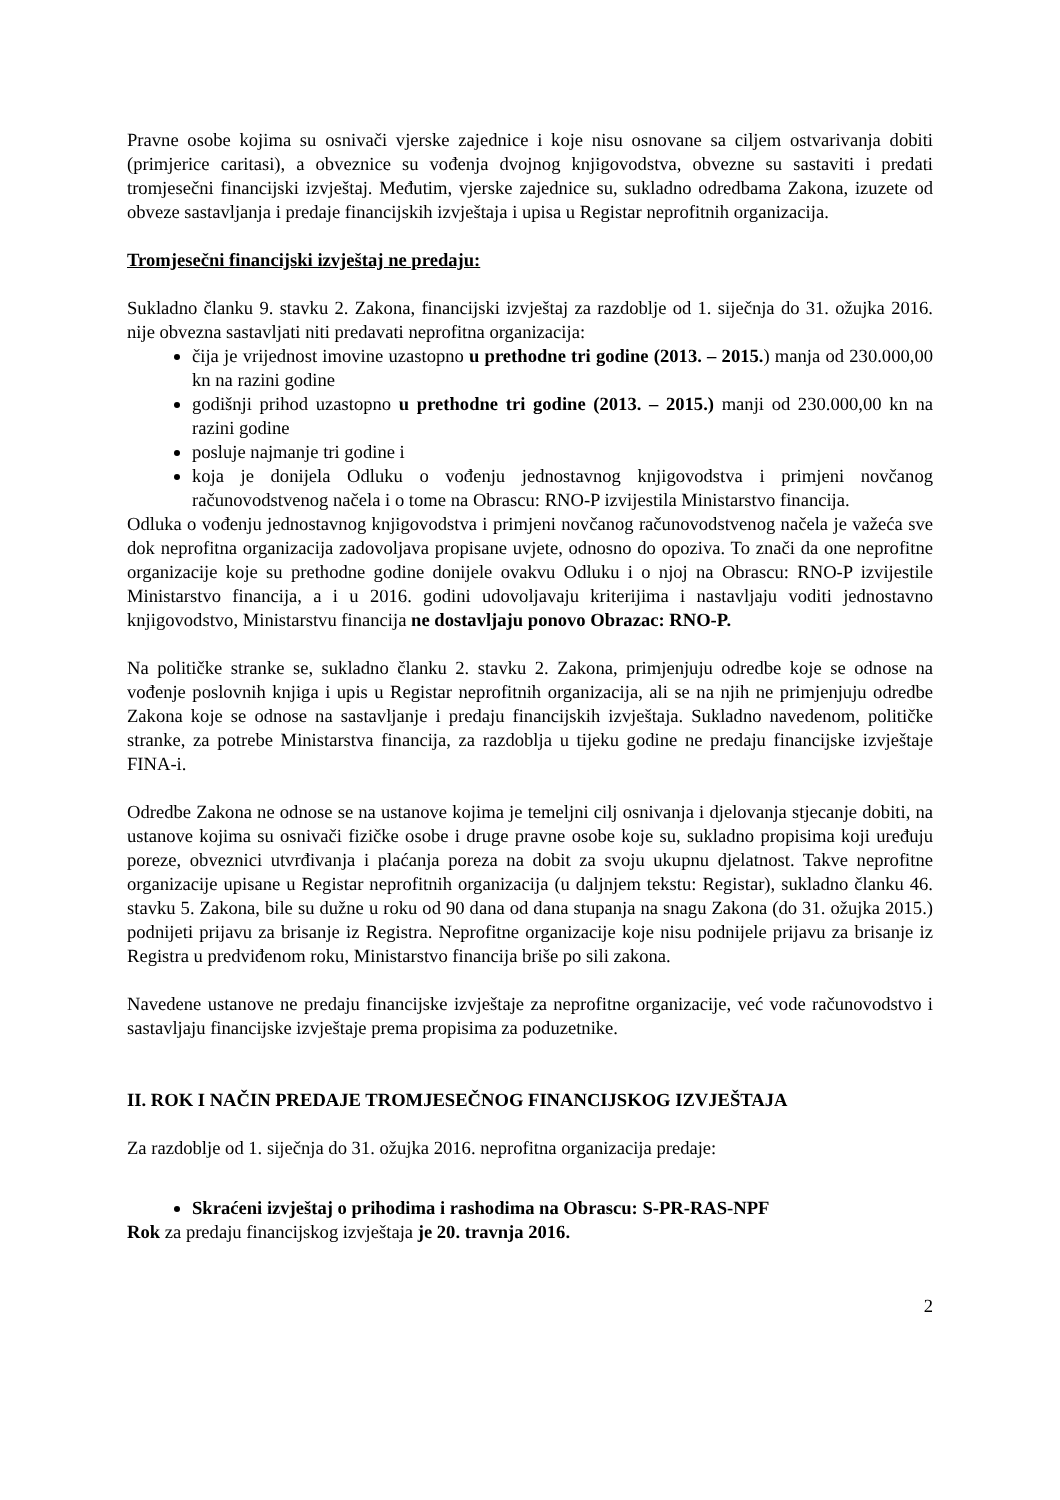Pravne osobe kojima su osnivači vjerske zajednice i koje nisu osnovane sa ciljem ostvarivanja dobiti (primjerice caritasi), a obveznice su vođenja dvojnog knjigovodstva, obvezne su sastaviti i predati tromjesečni financijski izvještaj. Međutim, vjerske zajednice su, sukladno odredbama Zakona, izuzete od obveze sastavljanja i predaje financijskih izvještaja i upisa u Registar neprofitnih organizacija.
Tromjesečni financijski izvještaj ne predaju:
Sukladno članku 9. stavku 2. Zakona, financijski izvještaj za razdoblje od 1. siječnja do 31. ožujka 2016. nije obvezna sastavljati niti predavati neprofitna organizacija:
čija je vrijednost imovine uzastopno u prethodne tri godine (2013. – 2015.) manja od 230.000,00 kn na razini godine
godišnji prihod uzastopno u prethodne tri godine (2013. – 2015.) manji od 230.000,00 kn na razini godine
posluje najmanje tri godine i
koja je donijela Odluku o vođenju jednostavnog knjigovodstva i primjeni novčanog računovodstvenog načela i o tome na Obrascu: RNO-P izvijestila Ministarstvo financija.
Odluka o vođenju jednostavnog knjigovodstva i primjeni novčanog računovodstvenog načela je važeća sve dok neprofitna organizacija zadovoljava propisane uvjete, odnosno do opoziva. To znači da one neprofitne organizacije koje su prethodne godine donijele ovakvu Odluku i o njoj na Obrascu: RNO-P izvijestile Ministarstvo financija, a i u 2016. godini udovoljavaju kriterijima i nastavljaju voditi jednostavno knjigovodstvo, Ministarstvu financija ne dostavljaju ponovo Obrazac: RNO-P.
Na političke stranke se, sukladno članku 2. stavku 2. Zakona, primjenjuju odredbe koje se odnose na vođenje poslovnih knjiga i upis u Registar neprofitnih organizacija, ali se na njih ne primjenjuju odredbe Zakona koje se odnose na sastavljanje i predaju financijskih izvještaja. Sukladno navedenom, političke stranke, za potrebe Ministarstva financija, za razdoblja u tijeku godine ne predaju financijske izvještaje FINA-i.
Odredbe Zakona ne odnose se na ustanove kojima je temeljni cilj osnivanja i djelovanja stjecanje dobiti, na ustanove kojima su osnivači fizičke osobe i druge pravne osobe koje su, sukladno propisima koji uređuju poreze, obveznici utvrđivanja i plaćanja poreza na dobit za svoju ukupnu djelatnost. Takve neprofitne organizacije upisane u Registar neprofitnih organizacija (u daljnjem tekstu: Registar), sukladno članku 46. stavku 5. Zakona, bile su dužne u roku od 90 dana od dana stupanja na snagu Zakona (do 31. ožujka 2015.) podnijeti prijavu za brisanje iz Registra. Neprofitne organizacije koje nisu podnijele prijavu za brisanje iz Registra u predviđenom roku, Ministarstvo financija briše po sili zakona.
Navedene ustanove ne predaju financijske izvještaje za neprofitne organizacije, već vode računovodstvo i sastavljaju financijske izvještaje prema propisima za poduzetnike.
II. ROK I NAČIN PREDAJE TROMJESEČNOG FINANCIJSKOG IZVJEŠTAJA
Za razdoblje od 1. siječnja do 31. ožujka 2016. neprofitna organizacija predaje:
Skraćeni izvještaj o prihodima i rashodima na Obrascu: S-PR-RAS-NPF
Rok za predaju financijskog izvještaja je 20. travnja 2016.
2